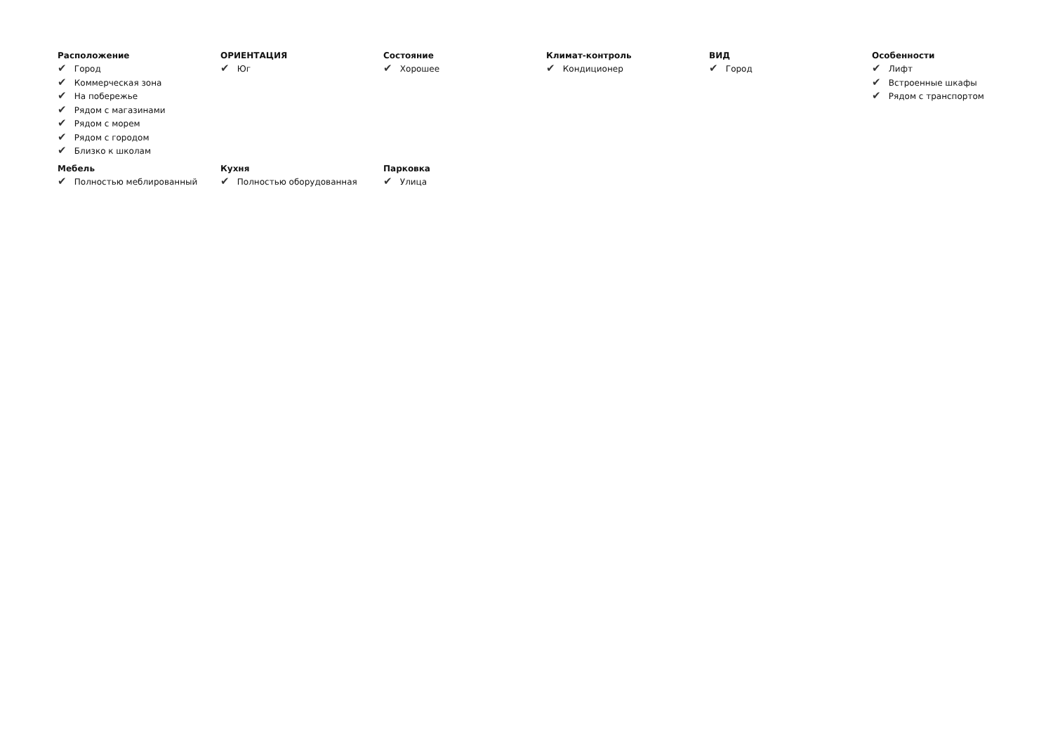Расположение
✔ Город
✔ Коммерческая зона
✔ На побережье
✔ Рядом с магазинами
✔ Рядом с морем
✔ Рядом с городом
✔ Близко к школам
ОРИЕНТАЦИЯ
✔ Юг
Состояние
✔ Хорошее
Климат-контроль
✔ Кондиционер
ВИД
✔ Город
Особенности
✔ Лифт
✔ Встроенные шкафы
✔ Рядом с транспортом
Мебель
✔ Полностью меблированный
Кухня
✔ Полностью оборудованная
Парковка
✔ Улица